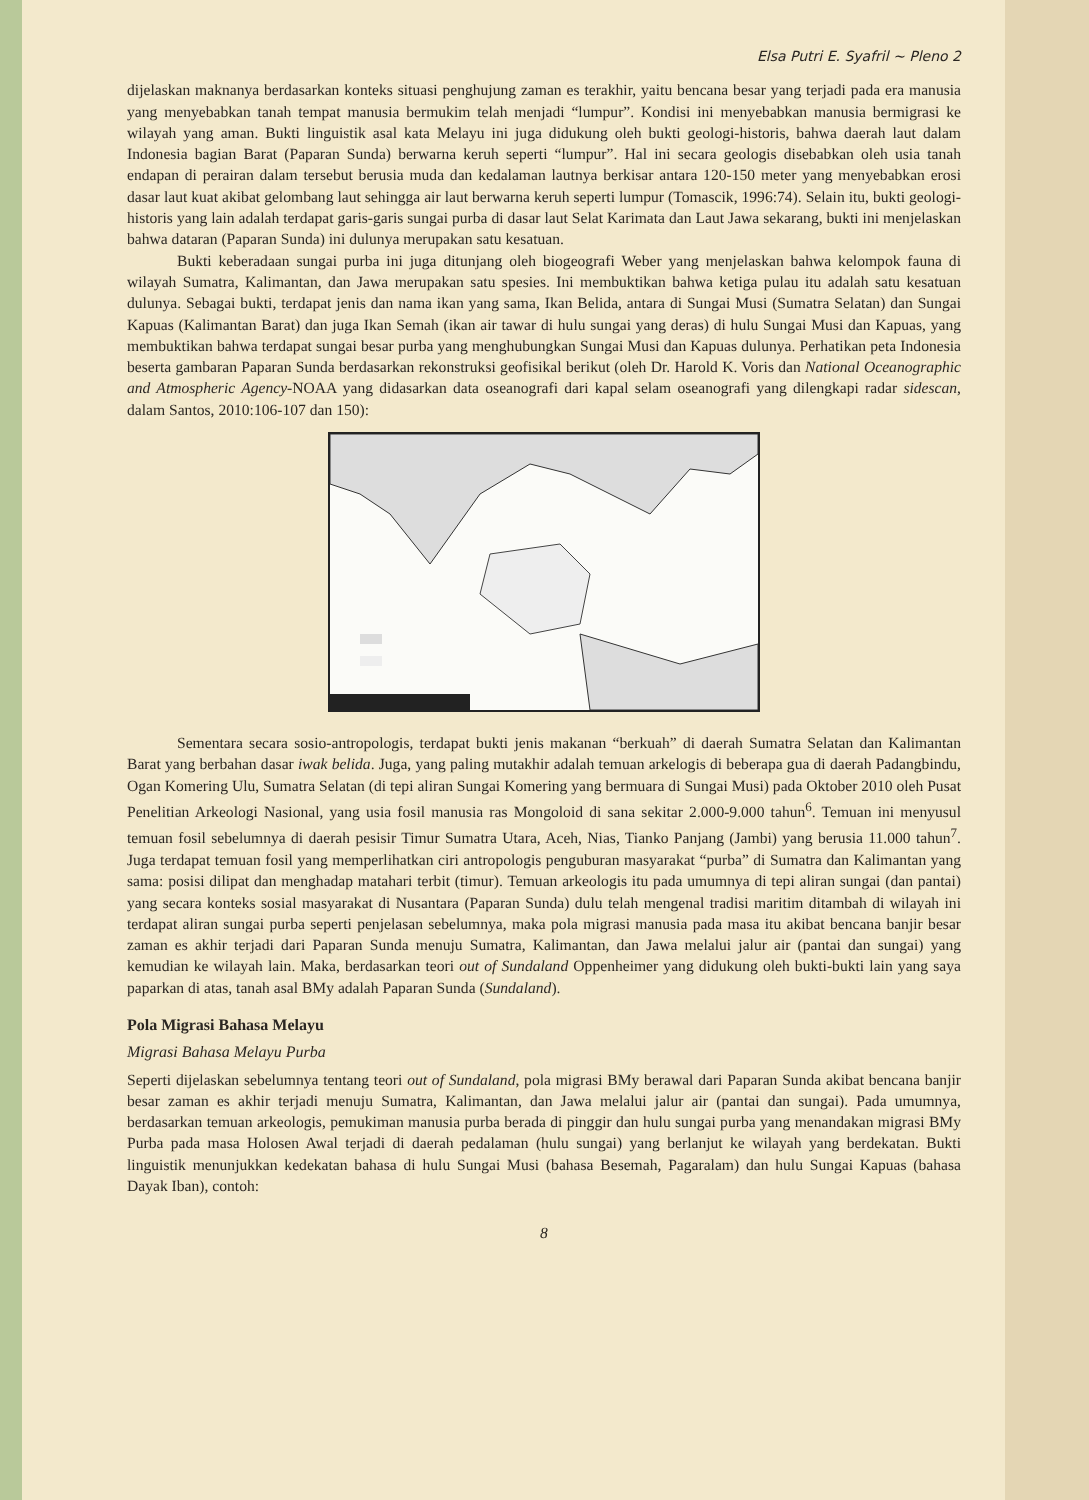Elsa Putri E. Syafril ~ Pleno 2
dijelaskan maknanya berdasarkan konteks situasi penghujung zaman es terakhir, yaitu bencana besar yang terjadi pada era manusia yang menyebabkan tanah tempat manusia bermukim telah menjadi “lumpur”. Kondisi ini menyebabkan manusia bermigrasi ke wilayah yang aman. Bukti linguistik asal kata Melayu ini juga didukung oleh bukti geologi-historis, bahwa daerah laut dalam Indonesia bagian Barat (Paparan Sunda) berwarna keruh seperti “lumpur”. Hal ini secara geologis disebabkan oleh usia tanah endapan di perairan dalam tersebut berusia muda dan kedalaman lautnya berkisar antara 120-150 meter yang menyebabkan erosi dasar laut kuat akibat gelombang laut sehingga air laut berwarna keruh seperti lumpur (Tomascik, 1996:74). Selain itu, bukti geologi-historis yang lain adalah terdapat garis-garis sungai purba di dasar laut Selat Karimata dan Laut Jawa sekarang, bukti ini menjelaskan bahwa dataran (Paparan Sunda) ini dulunya merupakan satu kesatuan.
Bukti keberadaan sungai purba ini juga ditunjang oleh biogeografi Weber yang menjelaskan bahwa kelompok fauna di wilayah Sumatra, Kalimantan, dan Jawa merupakan satu spesies. Ini membuktikan bahwa ketiga pulau itu adalah satu kesatuan dulunya. Sebagai bukti, terdapat jenis dan nama ikan yang sama, Ikan Belida, antara di Sungai Musi (Sumatra Selatan) dan Sungai Kapuas (Kalimantan Barat) dan juga Ikan Semah (ikan air tawar di hulu sungai yang deras) di hulu Sungai Musi dan Kapuas, yang membuktikan bahwa terdapat sungai besar purba yang menghubungkan Sungai Musi dan Kapuas dulunya. Perhatikan peta Indonesia beserta gambaran Paparan Sunda berdasarkan rekonstruksi geofisikal berikut (oleh Dr. Harold K. Voris dan National Oceanographic and Atmospheric Agency-NOAA yang didasarkan data oseanografi dari kapal selam oseanografi yang dilengkapi radar sidescan, dalam Santos, 2010:106-107 dan 150):
Sementara secara sosio-antropologis, terdapat bukti jenis makanan “berkuah” di daerah Sumatra Selatan dan Kalimantan Barat yang berbahan dasar iwak belida. Juga, yang paling mutakhir adalah temuan arkelogis di beberapa gua di daerah Padangbindu, Ogan Komering Ulu, Sumatra Selatan (di tepi aliran Sungai Komering yang bermuara di Sungai Musi) pada Oktober 2010 oleh Pusat Penelitian Arkeologi Nasional, yang usia fosil manusia ras Mongoloid di sana sekitar 2.000-9.000 tahun<sup>6</sup>. Temuan ini menyusul temuan fosil sebelumnya di daerah pesisir Timur Sumatra Utara, Aceh, Nias, Tianko Panjang (Jambi) yang berusia 11.000 tahun<sup>7</sup>. Juga terdapat temuan fosil yang memperlihatkan ciri antropologis penguburan masyarakat “purba” di Sumatra dan Kalimantan yang sama: posisi dilipat dan menghadap matahari terbit (timur). Temuan arkeologis itu pada umumnya di tepi aliran sungai (dan pantai) yang secara konteks sosial masyarakat di Nusantara (Paparan Sunda) dulu telah mengenal tradisi maritim ditambah di wilayah ini terdapat aliran sungai purba seperti penjelasan sebelumnya, maka pola migrasi manusia pada masa itu akibat bencana banjir besar zaman es akhir terjadi dari Paparan Sunda menuju Sumatra, Kalimantan, dan Jawa melalui jalur air (pantai dan sungai) yang kemudian ke wilayah lain. Maka, berdasarkan teori out of Sundaland Oppenheimer yang didukung oleh bukti-bukti lain yang saya paparkan di atas, tanah asal BMy adalah Paparan Sunda (Sundaland).
Pola Migrasi Bahasa Melayu
Migrasi Bahasa Melayu Purba
Seperti dijelaskan sebelumnya tentang teori out of Sundaland, pola migrasi BMy berawal dari Paparan Sunda akibat bencana banjir besar zaman es akhir terjadi menuju Sumatra, Kalimantan, dan Jawa melalui jalur air (pantai dan sungai). Pada umumnya, berdasarkan temuan arkeologis, pemukiman manusia purba berada di pinggir dan hulu sungai purba yang menandakan migrasi BMy Purba pada masa Holosen Awal terjadi di daerah pedalaman (hulu sungai) yang berlanjut ke wilayah yang berdekatan. Bukti linguistik menunjukkan kedekatan bahasa di hulu Sungai Musi (bahasa Besemah, Pagaralam) dan hulu Sungai Kapuas (bahasa Dayak Iban), contoh:
8